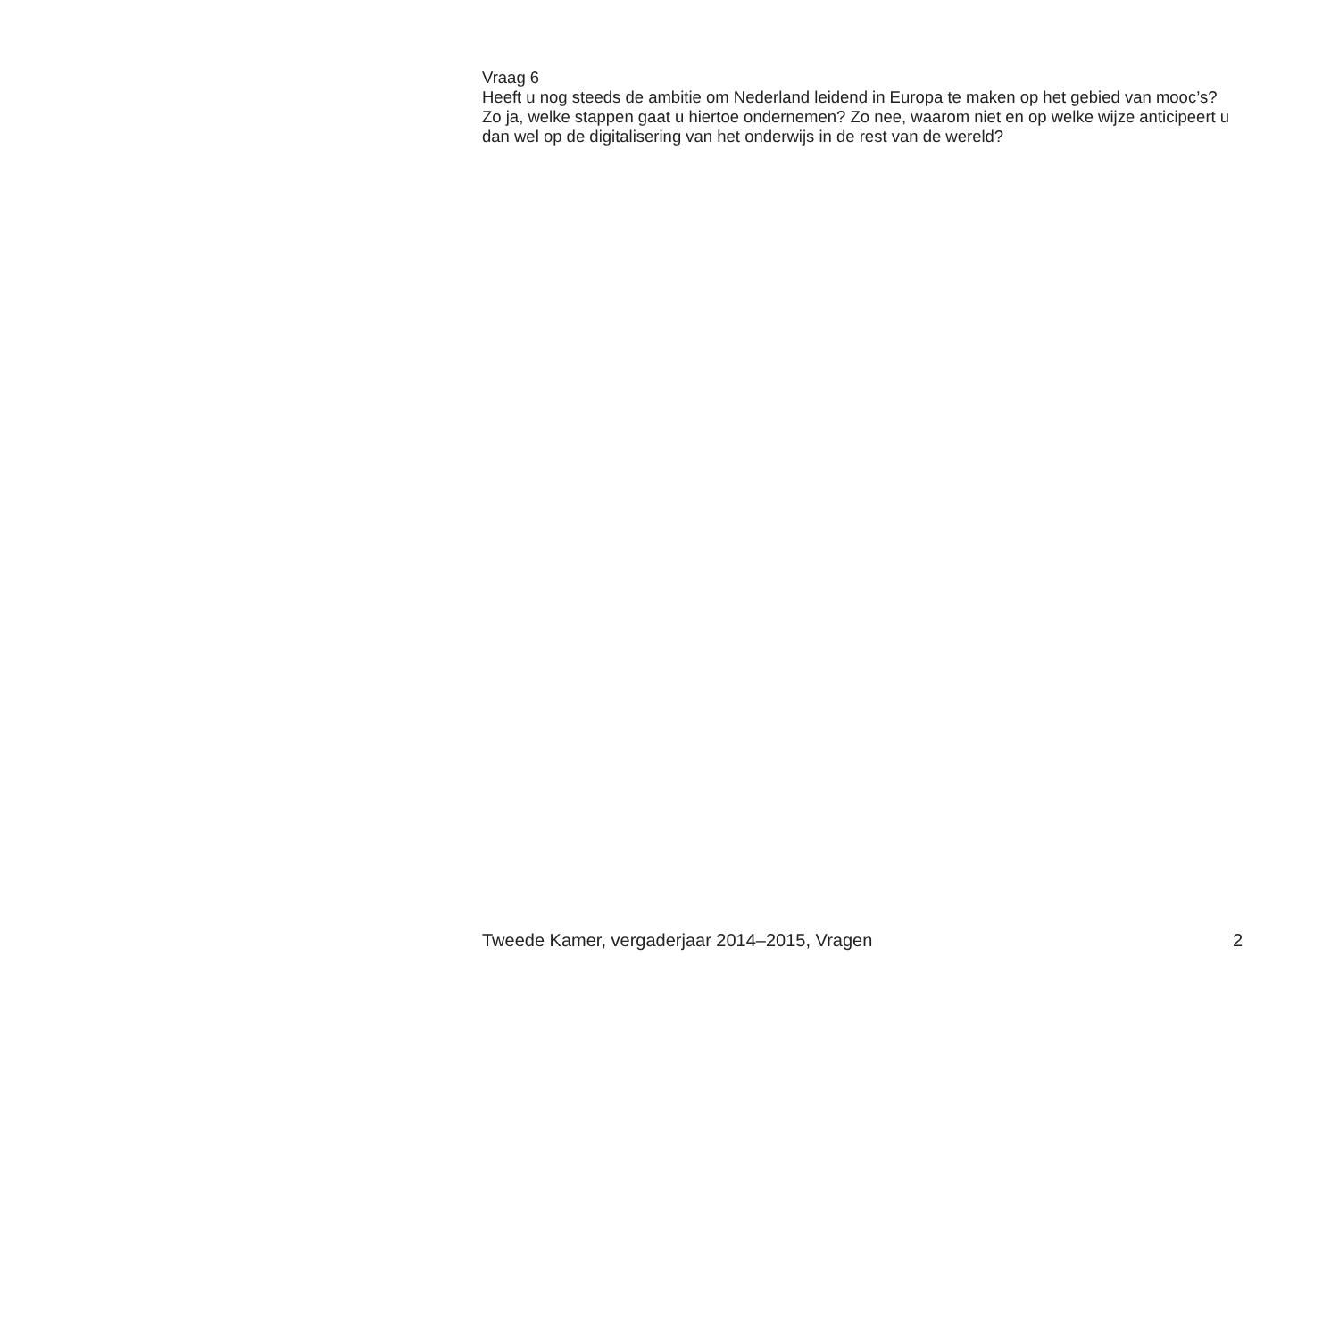Vraag 6
Heeft u nog steeds de ambitie om Nederland leidend in Europa te maken op het gebied van mooc’s? Zo ja, welke stappen gaat u hiertoe ondernemen? Zo nee, waarom niet en op welke wijze anticipeert u dan wel op de digitalisering van het onderwijs in de rest van de wereld?
Tweede Kamer, vergaderjaar 2014–2015, Vragen 2